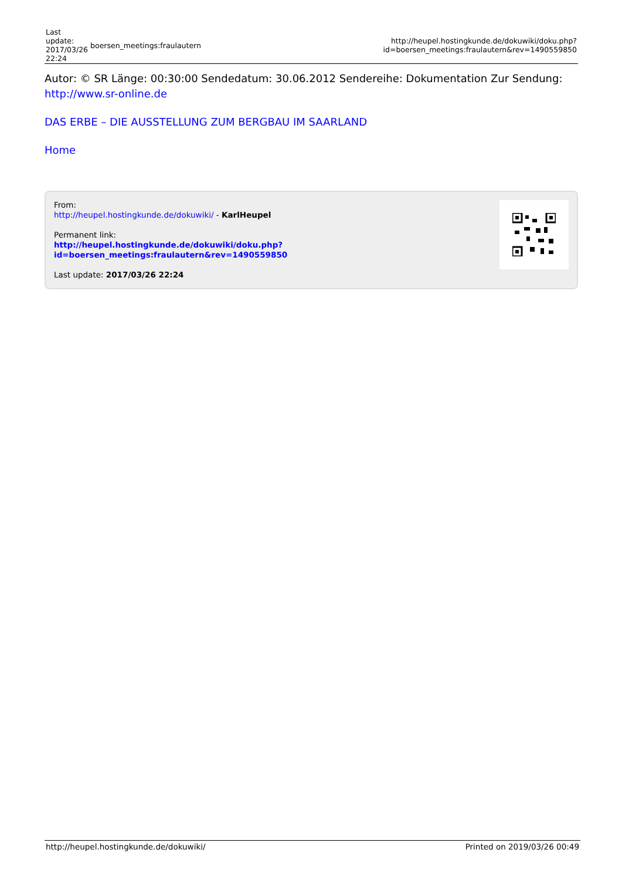| Last update: 2017/03/26 22:24 | boersen_meetings:fraulautern | http://heupel.hostingkunde.de/dokuwiki/doku.php?id=boersen_meetings:fraulautern&rev=1490559850 |
Autor: © SR Länge: 00:30:00 Sendedatum: 30.06.2012 Sendereihe: Dokumentation Zur Sendung: http://www.sr-online.de
DAS ERBE – DIE AUSSTELLUNG ZUM BERGBAU IM SAARLAND
Home
From:
http://heupel.hostingkunde.de/dokuwiki/ - KarlHeupel
Permanent link:
http://heupel.hostingkunde.de/dokuwiki/doku.php?id=boersen_meetings:fraulautern&rev=1490559850
Last update: 2017/03/26 22:24
http://heupel.hostingkunde.de/dokuwiki/ Printed on 2019/03/26 00:49